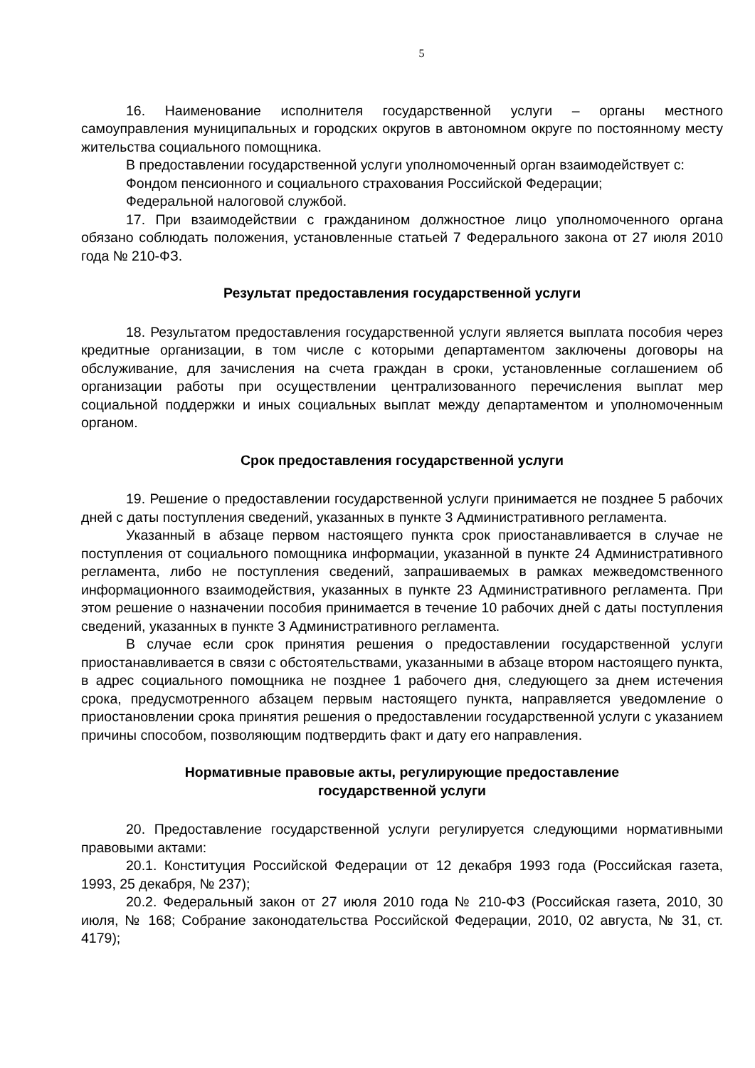5
16. Наименование исполнителя государственной услуги – органы местного самоуправления муниципальных и городских округов в автономном округе по постоянному месту жительства социального помощника.
В предоставлении государственной услуги уполномоченный орган взаимодействует с:
Фондом пенсионного и социального страхования Российской Федерации;
Федеральной налоговой службой.
17. При взаимодействии с гражданином должностное лицо уполномоченного органа обязано соблюдать положения, установленные статьей 7 Федерального закона от 27 июля 2010 года № 210-ФЗ.
Результат предоставления государственной услуги
18. Результатом предоставления государственной услуги является выплата пособия через кредитные организации, в том числе с которыми департаментом заключены договоры на обслуживание, для зачисления на счета граждан в сроки, установленные соглашением об организации работы при осуществлении централизованного перечисления выплат мер социальной поддержки и иных социальных выплат между департаментом и уполномоченным органом.
Срок предоставления государственной услуги
19. Решение о предоставлении государственной услуги принимается не позднее 5 рабочих дней с даты поступления сведений, указанных в пункте 3 Административного регламента.
Указанный в абзаце первом настоящего пункта срок приостанавливается в случае не поступления от социального помощника информации, указанной в пункте 24 Административного регламента, либо не поступления сведений, запрашиваемых в рамках межведомственного информационного взаимодействия, указанных в пункте 23 Административного регламента. При этом решение о назначении пособия принимается в течение 10 рабочих дней с даты поступления сведений, указанных в пункте 3 Административного регламента.
В случае если срок принятия решения о предоставлении государственной услуги приостанавливается в связи с обстоятельствами, указанными в абзаце втором настоящего пункта, в адрес социального помощника не позднее 1 рабочего дня, следующего за днем истечения срока, предусмотренного абзацем первым настоящего пункта, направляется уведомление о приостановлении срока принятия решения о предоставлении государственной услуги с указанием причины способом, позволяющим подтвердить факт и дату его направления.
Нормативные правовые акты, регулирующие предоставление
государственной услуги
20. Предоставление государственной услуги регулируется следующими нормативными правовыми актами:
20.1. Конституция Российской Федерации от 12 декабря 1993 года (Российская газета, 1993, 25 декабря, № 237);
20.2. Федеральный закон от 27 июля 2010 года № 210-ФЗ (Российская газета, 2010, 30 июля, № 168; Собрание законодательства Российской Федерации, 2010, 02 августа, № 31, ст. 4179);